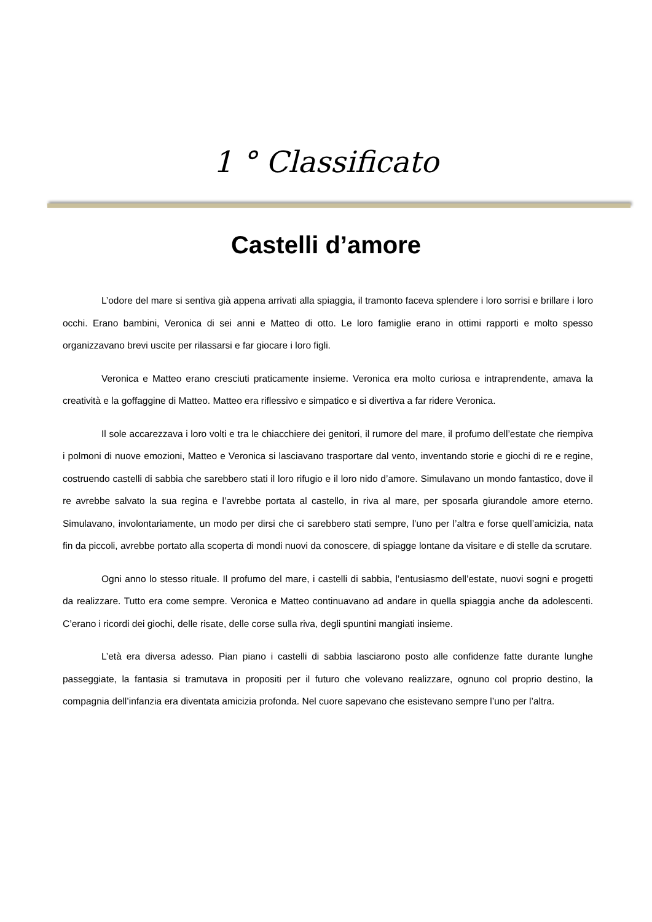1 ° Classificato
Castelli d’amore
L’odore del mare si sentiva già appena arrivati alla spiaggia, il tramonto faceva splendere i loro sorrisi e brillare i loro occhi. Erano bambini, Veronica di sei anni e Matteo di otto. Le loro famiglie erano in ottimi rapporti e molto spesso organizzavano brevi uscite per rilassarsi e far giocare i loro figli.
Veronica e Matteo erano cresciuti praticamente insieme. Veronica era molto curiosa e intraprendente, amava la creatività e la goffaggine di Matteo. Matteo era riflessivo e simpatico e si divertiva a far ridere Veronica.
Il sole accarezzava i loro volti e tra le chiacchiere dei genitori, il rumore del mare, il profumo dell’estate che riempiva i polmoni di nuove emozioni, Matteo e Veronica si lasciavano trasportare dal vento, inventando storie e giochi di re e regine, costruendo castelli di sabbia che sarebbero stati il loro rifugio e il loro nido d’amore. Simulavano un mondo fantastico, dove il re avrebbe salvato la sua regina e l’avrebbe portata al castello, in riva al mare, per sposarla giurandole amore eterno. Simulavano, involontariamente, un modo per dirsi che ci sarebbero stati sempre, l’uno per l’altra e forse quell’amicizia, nata fin da piccoli, avrebbe portato alla scoperta di mondi nuovi da conoscere, di spiagge lontane da visitare e di stelle da scrutare.
Ogni anno lo stesso rituale. Il profumo del mare, i castelli di sabbia, l’entusiasmo dell’estate, nuovi sogni e progetti da realizzare. Tutto era come sempre. Veronica e Matteo continuavano ad andare in quella spiaggia anche da adolescenti. C’erano i ricordi dei giochi, delle risate, delle corse sulla riva, degli spuntini mangiati insieme.
L’età era diversa adesso. Pian piano i castelli di sabbia lasciarono posto alle confidenze fatte durante lunghe passeggiate, la fantasia si tramutava in propositi per il futuro che volevano realizzare, ognuno col proprio destino, la compagnia dell’infanzia era diventata amicizia profonda. Nel cuore sapevano che esistevano sempre l’uno per l’altra.